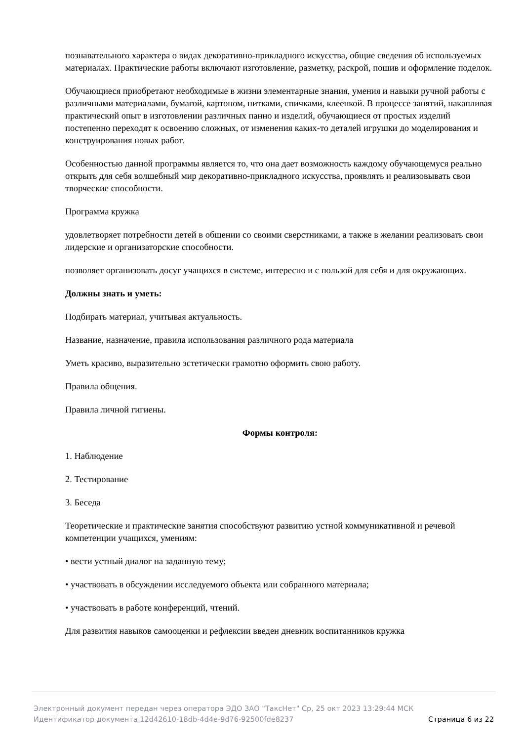познавательного характера о видах декоративно-прикладного искусства, общие сведения об используемых материалах. Практические работы включают изготовление, разметку, раскрой, пошив и оформление поделок.
Обучающиеся приобретают необходимые в жизни элементарные знания, умения и навыки ручной работы с различными материалами, бумагой, картоном, нитками, спичками, клеенкой. В процессе занятий, накапливая практический опыт в изготовлении различных панно и изделий, обучающиеся от простых изделий постепенно переходят к освоению сложных, от изменения каких-то деталей игрушки до моделирования и конструирования новых работ.
Особенностью данной программы является то, что она дает возможность каждому обучающемуся реально открыть для себя волшебный мир декоративно-прикладного искусства, проявлять и реализовывать свои творческие способности.
Программа кружка
удовлетворяет потребности детей в общении со своими сверстниками, а также в желании реализовать свои лидерские и организаторские способности.
позволяет организовать досуг учащихся в системе, интересно и с пользой для себя и для окружающих.
Должны знать и уметь:
Подбирать материал, учитывая актуальность.
Название, назначение, правила использования различного рода материала
Уметь красиво, выразительно эстетически грамотно оформить свою работу.
Правила общения.
Правила личной гигиены.
Формы контроля:
1. Наблюдение
2. Тестирование
3. Беседа
Теоретические и практические занятия способствуют развитию устной коммуникативной и речевой компетенции учащихся, умениям:
• вести устный диалог на заданную тему;
• участвовать в обсуждении исследуемого объекта или собранного материала;
• участвовать в работе конференций, чтений.
Для развития навыков самооценки и рефлексии введен дневник воспитанников кружка
Электронный документ передан через оператора ЭДО ЗАО "ТаксНет" Ср, 25 окт 2023 13:29:44 МСК
Идентификатор документа 12d42610-18db-4d4e-9d76-92500fde8237 Страница 6 из 22